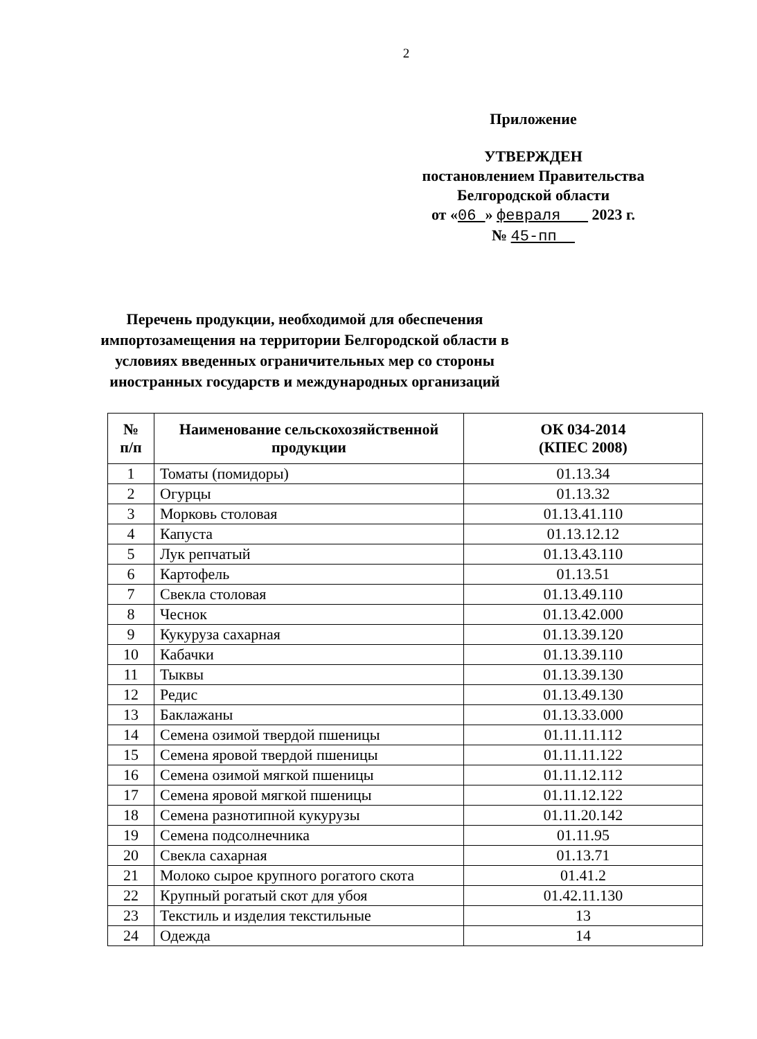2
Приложение
УТВЕРЖДЕН
постановлением Правительства
Белгородской области
от «06 » февраля 2023 г.
№ 45-пп
Перечень продукции, необходимой для обеспечения импортозамещения на территории Белгородской области в условиях введенных ограничительных мер со стороны иностранных государств и международных организаций
| № п/п | Наименование сельскохозяйственной продукции | ОК 034-2014 (КПЕС 2008) |
| --- | --- | --- |
| 1 | Томаты (помидоры) | 01.13.34 |
| 2 | Огурцы | 01.13.32 |
| 3 | Морковь столовая | 01.13.41.110 |
| 4 | Капуста | 01.13.12.12 |
| 5 | Лук репчатый | 01.13.43.110 |
| 6 | Картофель | 01.13.51 |
| 7 | Свекла столовая | 01.13.49.110 |
| 8 | Чеснок | 01.13.42.000 |
| 9 | Кукуруза сахарная | 01.13.39.120 |
| 10 | Кабачки | 01.13.39.110 |
| 11 | Тыквы | 01.13.39.130 |
| 12 | Редис | 01.13.49.130 |
| 13 | Баклажаны | 01.13.33.000 |
| 14 | Семена озимой твердой пшеницы | 01.11.11.112 |
| 15 | Семена яровой твердой пшеницы | 01.11.11.122 |
| 16 | Семена озимой мягкой пшеницы | 01.11.12.112 |
| 17 | Семена яровой мягкой пшеницы | 01.11.12.122 |
| 18 | Семена разнотипной кукурузы | 01.11.20.142 |
| 19 | Семена подсолнечника | 01.11.95 |
| 20 | Свекла сахарная | 01.13.71 |
| 21 | Молоко сырое крупного рогатого скота | 01.41.2 |
| 22 | Крупный рогатый скот для убоя | 01.42.11.130 |
| 23 | Текстиль и изделия текстильные | 13 |
| 24 | Одежда | 14 |